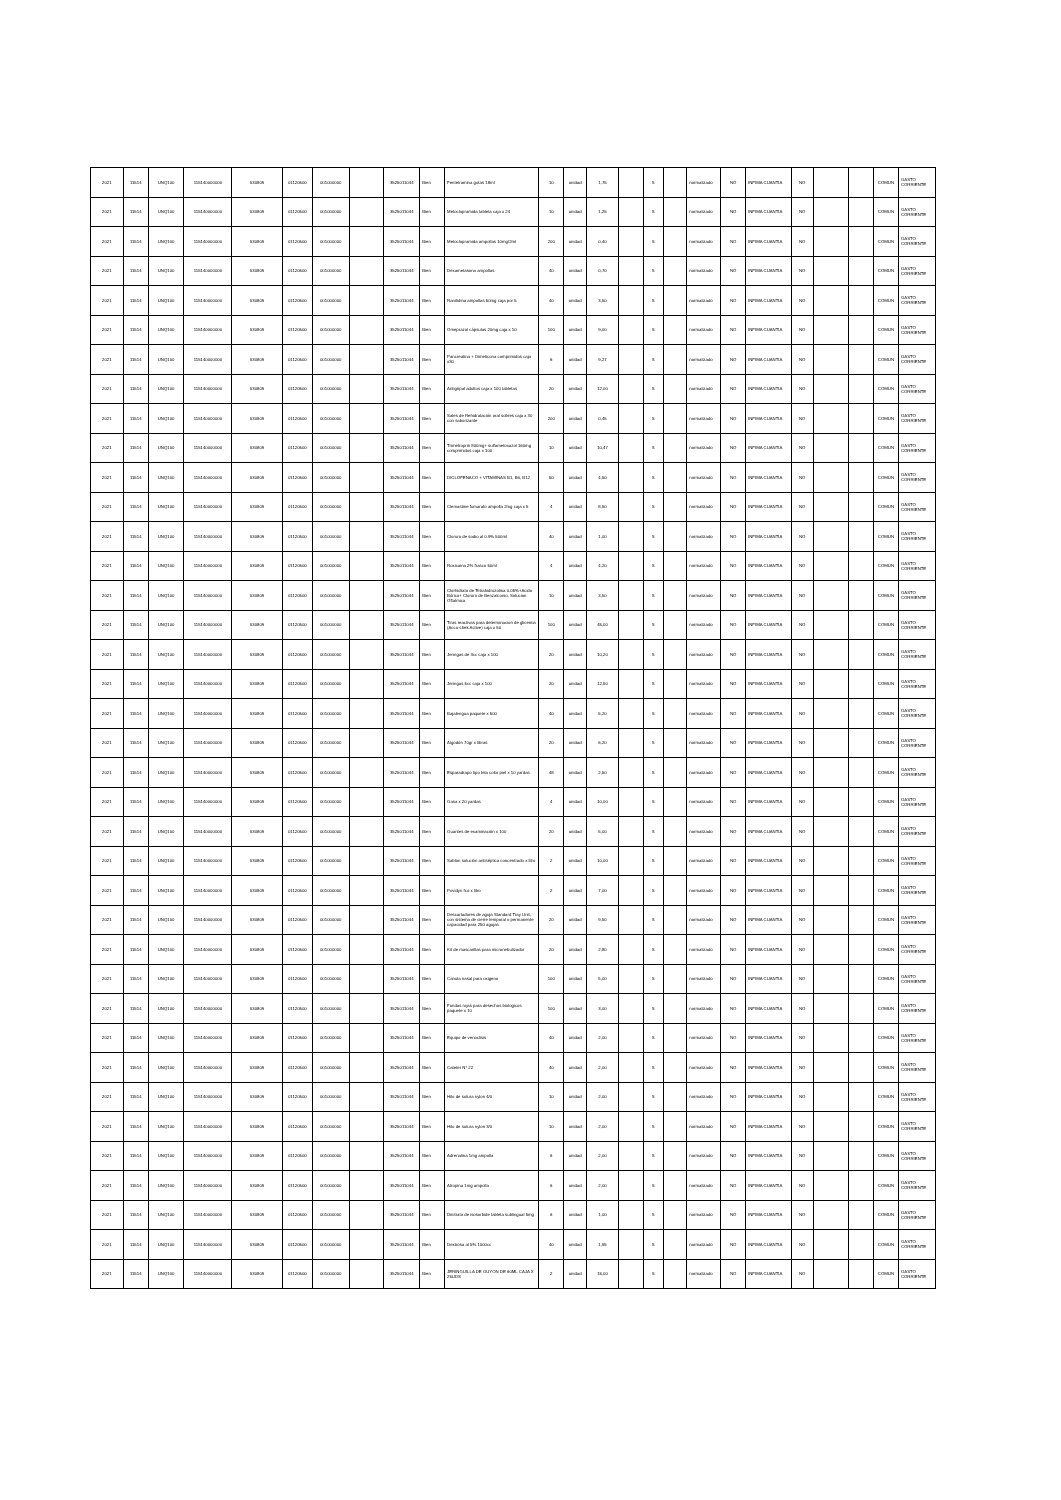| 2021 | 11514 | UNQ100 | 115140000000 | 530809 | 01120500 | 001000000 | | 3525011044 | Bien | Fentetramina gotas 18ml | 10 | unidad | 1,75 | | S | | normalizado | NO | INFIMA CUANTIA | NO | | | COMUN | GASTO CORRIENTE |
| 2021 | 11514 | UNQ100 | 115140000000 | 530809 | 01120500 | 001000000 | | 3525011044 | Bien | Metoclopramida tableta caja x 24 | 10 | unidad | 1,25 | | S | | normalizado | NO | INFIMA CUANTIA | NO | | | COMUN | GASTO CORRIENTE |
| 2021 | 11514 | UNQ100 | 115140000000 | 530809 | 01120500 | 001000000 | | 3525011044 | Bien | Metoclopramida ampollas 10mg/2ml | 200 | unidad | 0,40 | | S | | normalizado | NO | INFIMA CUANTIA | NO | | | COMUN | GASTO CORRIENTE |
| 2021 | 11514 | UNQ100 | 115140000000 | 530809 | 01120500 | 001000000 | | 3525011044 | Bien | Dexametasona ampollas | 40 | unidad | 0,70 | | S | | normalizado | NO | INFIMA CUANTIA | NO | | | COMUN | GASTO CORRIENTE |
| 2021 | 11514 | UNQ100 | 115140000000 | 530809 | 01120500 | 001000000 | | 3525011044 | Bien | Ranitidina ampollas 50mg caja por 5 | 40 | unidad | 3,50 | | S | | normalizado | NO | INFIMA CUANTIA | NO | | | COMUN | GASTO CORRIENTE |
| 2021 | 11514 | UNQ100 | 115140000000 | 530809 | 01120500 | 001000000 | | 3525011044 | Bien | Omeprazol cápsulas 20mg caja x 10 | 100 | unidad | 9,00 | | S | | normalizado | NO | INFIMA CUANTIA | NO | | | COMUN | GASTO CORRIENTE |
| 2021 | 11514 | UNQ100 | 115140000000 | 530809 | 01120500 | 001000000 | | 3525011044 | Bien | Pancreatina + Dimeticona comprimidos caja x30 | 6 | unidad | 9,27 | | S | | normalizado | NO | INFIMA CUANTIA | NO | | | COMUN | GASTO CORRIENTE |
| 2021 | 11514 | UNQ100 | 115140000000 | 530809 | 01120500 | 001000000 | | 3525011044 | Bien | Antigripal adultos caja x 100 tabletas | 20 | unidad | 12,00 | | S | | normalizado | NO | INFIMA CUANTIA | NO | | | COMUN | GASTO CORRIENTE |
| 2021 | 11514 | UNQ100 | 115140000000 | 530809 | 01120500 | 001000000 | | 3525011044 | Bien | Sales de Rehidratación oral sobres caja x 30 con saborizante | 200 | unidad | 0,45 | | S | | normalizado | NO | INFIMA CUANTIA | NO | | | COMUN | GASTO CORRIENTE |
| 2021 | 11514 | UNQ100 | 115140000000 | 530809 | 01120500 | 001000000 | | 3525011044 | Bien | Trimetroprin 800mg+ sulfametoxazol 160mg comprimidos caja x 100 | 10 | unidad | 10,47 | | S | | normalizado | NO | INFIMA CUANTIA | NO | | | COMUN | GASTO CORRIENTE |
| 2021 | 11514 | UNQ100 | 115140000000 | 530809 | 01120500 | 001000000 | | 3525011044 | Bien | DICLOFENACO + VITAMINAS B1, B6, B12 | 50 | unidad | 4,50 | | S | | normalizado | NO | INFIMA CUANTIA | NO | | | COMUN | GASTO CORRIENTE |
| 2021 | 11514 | UNQ100 | 115140000000 | 530809 | 01120500 | 001000000 | | 3525011044 | Bien | Clemastine fumarato ampolla 2mg caja x 5 | 4 | unidad | 8,50 | | S | | normalizado | NO | INFIMA CUANTIA | NO | | | COMUN | GASTO CORRIENTE |
| 2021 | 11514 | UNQ100 | 115140000000 | 530809 | 01120500 | 001000000 | | 3525011044 | Bien | Cloruro de sodio al 0.9% 500ml | 40 | unidad | 1,00 | | S | | normalizado | NO | INFIMA CUANTIA | NO | | | COMUN | GASTO CORRIENTE |
| 2021 | 11514 | UNQ100 | 115140000000 | 530809 | 01120500 | 001000000 | | 3525011044 | Bien | Roxicaina 2% frasco 50ml | 4 | unidad | 4,20 | | S | | normalizado | NO | INFIMA CUANTIA | NO | | | COMUN | GASTO CORRIENTE |
| 2021 | 11514 | UNQ100 | 115140000000 | 530809 | 01120500 | 001000000 | | 3525011044 | Bien | Clorhidrato de Tetrahidrozolina 0.05%+Acido Bórico+ Cloruro de Benzalconio. Solucion Oftalmica | 10 | unidad | 3,50 | | S | | normalizado | NO | INFIMA CUANTIA | NO | | | COMUN | GASTO CORRIENTE |
| 2021 | 11514 | UNQ100 | 115140000000 | 530809 | 01120500 | 001000000 | | 3525011044 | Bien | Tiras reactivas para determinacion de glicemia (Accu-chek Active) caja x 50 | 100 | unidad | 45,00 | | S | | normalizado | NO | INFIMA CUANTIA | NO | | | COMUN | GASTO CORRIENTE |
| 2021 | 11514 | UNQ100 | 115140000000 | 530809 | 01120500 | 001000000 | | 3525011044 | Bien | Jeringas de 3cc caja x 100 | 20 | unidad | 10,20 | | S | | normalizado | NO | INFIMA CUANTIA | NO | | | COMUN | GASTO CORRIENTE |
| 2021 | 11514 | UNQ100 | 115140000000 | 530809 | 01120500 | 001000000 | | 3525011044 | Bien | Jeringas 5cc caja x 100 | 20 | unidad | 12,50 | | S | | normalizado | NO | INFIMA CUANTIA | NO | | | COMUN | GASTO CORRIENTE |
| 2021 | 11514 | UNQ100 | 115140000000 | 530809 | 01120500 | 001000000 | | 3525011044 | Bien | Bajalengua paquete x 500 | 40 | unidad | 5,20 | | S | | normalizado | NO | INFIMA CUANTIA | NO | | | COMUN | GASTO CORRIENTE |
| 2021 | 11514 | UNQ100 | 115140000000 | 530809 | 01120500 | 001000000 | | 3525011044 | Bien | Algodón 70gr x libras | 20 | unidad | 6,20 | | S | | normalizado | NO | INFIMA CUANTIA | NO | | | COMUN | GASTO CORRIENTE |
| 2021 | 11514 | UNQ100 | 115140000000 | 530809 | 01120500 | 001000000 | | 3525011044 | Bien | Esparadrapo tipo tela color piel x 10 yardas | 48 | unidad | 2,50 | | S | | normalizado | NO | INFIMA CUANTIA | NO | | | COMUN | GASTO CORRIENTE |
| 2021 | 11514 | UNQ100 | 115140000000 | 530809 | 01120500 | 001000000 | | 3525011044 | Bien | Gasa x 20 yardas | 4 | unidad | 10,00 | | S | | normalizado | NO | INFIMA CUANTIA | NO | | | COMUN | GASTO CORRIENTE |
| 2021 | 11514 | UNQ100 | 115140000000 | 530809 | 01120500 | 001000000 | | 3525011044 | Bien | Guantes de examinación x 100 | 20 | unidad | 5,00 | | S | | normalizado | NO | INFIMA CUANTIA | NO | | | COMUN | GASTO CORRIENTE |
| 2021 | 11514 | UNQ100 | 115140000000 | 530809 | 01120500 | 001000000 | | 3525011044 | Bien | Sablon solución antiséptica concentrado x litro | 2 | unidad | 10,00 | | S | | normalizado | NO | INFIMA CUANTIA | NO | | | COMUN | GASTO CORRIENTE |
| 2021 | 11514 | UNQ100 | 115140000000 | 530809 | 01120500 | 001000000 | | 3525011044 | Bien | Povidyn fco x litro | 2 | unidad | 7,00 | | S | | normalizado | NO | INFIMA CUANTIA | NO | | | COMUN | GASTO CORRIENTE |
| 2021 | 11514 | UNQ100 | 115140000000 | 530809 | 01120500 | 001000000 | | 3525011044 | Bien | Descartadores de aguja Standard Tray Unit, con sistema de cierre temporal o permanente capacidad para 250 agujas | 20 | unidad | 9,50 | | S | | normalizado | NO | INFIMA CUANTIA | NO | | | COMUN | GASTO CORRIENTE |
| 2021 | 11514 | UNQ100 | 115140000000 | 530809 | 01120500 | 001000000 | | 3525011044 | Bien | Kit de mascarillas para micronebulizador | 20 | unidad | 2,80 | | S | | normalizado | NO | INFIMA CUANTIA | NO | | | COMUN | GASTO CORRIENTE |
| 2021 | 11514 | UNQ100 | 115140000000 | 530809 | 01120500 | 001000000 | | 3525011044 | Bien | Canula nasal para oxigeno | 100 | unidad | 5,00 | | S | | normalizado | NO | INFIMA CUANTIA | NO | | | COMUN | GASTO CORRIENTE |
| 2021 | 11514 | UNQ100 | 115140000000 | 530809 | 01120500 | 001000000 | | 3525011044 | Bien | Fundas rojas para desechos biologicos paquete x 10 | 100 | unidad | 3,00 | | S | | normalizado | NO | INFIMA CUANTIA | NO | | | COMUN | GASTO CORRIENTE |
| 2021 | 11514 | UNQ100 | 115140000000 | 530809 | 01120500 | 001000000 | | 3525011044 | Bien | Equipo de venoclisis | 40 | unidad | 2,00 | | S | | normalizado | NO | INFIMA CUANTIA | NO | | | COMUN | GASTO CORRIENTE |
| 2021 | 11514 | UNQ100 | 115140000000 | 530809 | 01120500 | 001000000 | | 3525011044 | Bien | Cateter N° 22 | 40 | unidad | 2,00 | | S | | normalizado | NO | INFIMA CUANTIA | NO | | | COMUN | GASTO CORRIENTE |
| 2021 | 11514 | UNQ100 | 115140000000 | 530809 | 01120500 | 001000000 | | 3525011044 | Bien | Hilo de sutura nylon 4/0 | 10 | unidad | 2,00 | | S | | normalizado | NO | INFIMA CUANTIA | NO | | | COMUN | GASTO CORRIENTE |
| 2021 | 11514 | UNQ100 | 115140000000 | 530809 | 01120500 | 001000000 | | 3525011044 | Bien | Hilo de sutura nylon 3/0 | 10 | unidad | 2,00 | | S | | normalizado | NO | INFIMA CUANTIA | NO | | | COMUN | GASTO CORRIENTE |
| 2021 | 11514 | UNQ100 | 115140000000 | 530809 | 01120500 | 001000000 | | 3525011044 | Bien | Adrenalina 1mg ampolla | 6 | unidad | 2,00 | | S | | normalizado | NO | INFIMA CUANTIA | NO | | | COMUN | GASTO CORRIENTE |
| 2021 | 11514 | UNQ100 | 115140000000 | 530809 | 01120500 | 001000000 | | 3525011044 | Bien | Atropina 1mg ampolla | 6 | unidad | 2,00 | | S | | normalizado | NO | INFIMA CUANTIA | NO | | | COMUN | GASTO CORRIENTE |
| 2021 | 11514 | UNQ100 | 115140000000 | 530809 | 01120500 | 001000000 | | 3525011044 | Bien | Dinitrato de isosorbide tableta sublingual 5mg | 6 | unidad | 1,00 | | S | | normalizado | NO | INFIMA CUANTIA | NO | | | COMUN | GASTO CORRIENTE |
| 2021 | 11514 | UNQ100 | 115140000000 | 530809 | 01120500 | 001000000 | | 3525011044 | Bien | Dextrosa al 5% 1000cc | 40 | unidad | 1,95 | | S | | normalizado | NO | INFIMA CUANTIA | NO | | | COMUN | GASTO CORRIENTE |
| 2021 | 11514 | UNQ100 | 115140000000 | 530809 | 01120500 | 001000000 | | 3525011044 | Bien | JERINGUILLA DE GUYON DE 60ML CAJA X 25UDS | 2 | unidad | 15,00 | | S | | normalizado | NO | INFIMA CUANTIA | NO | | | COMUN | GASTO CORRIENTE |